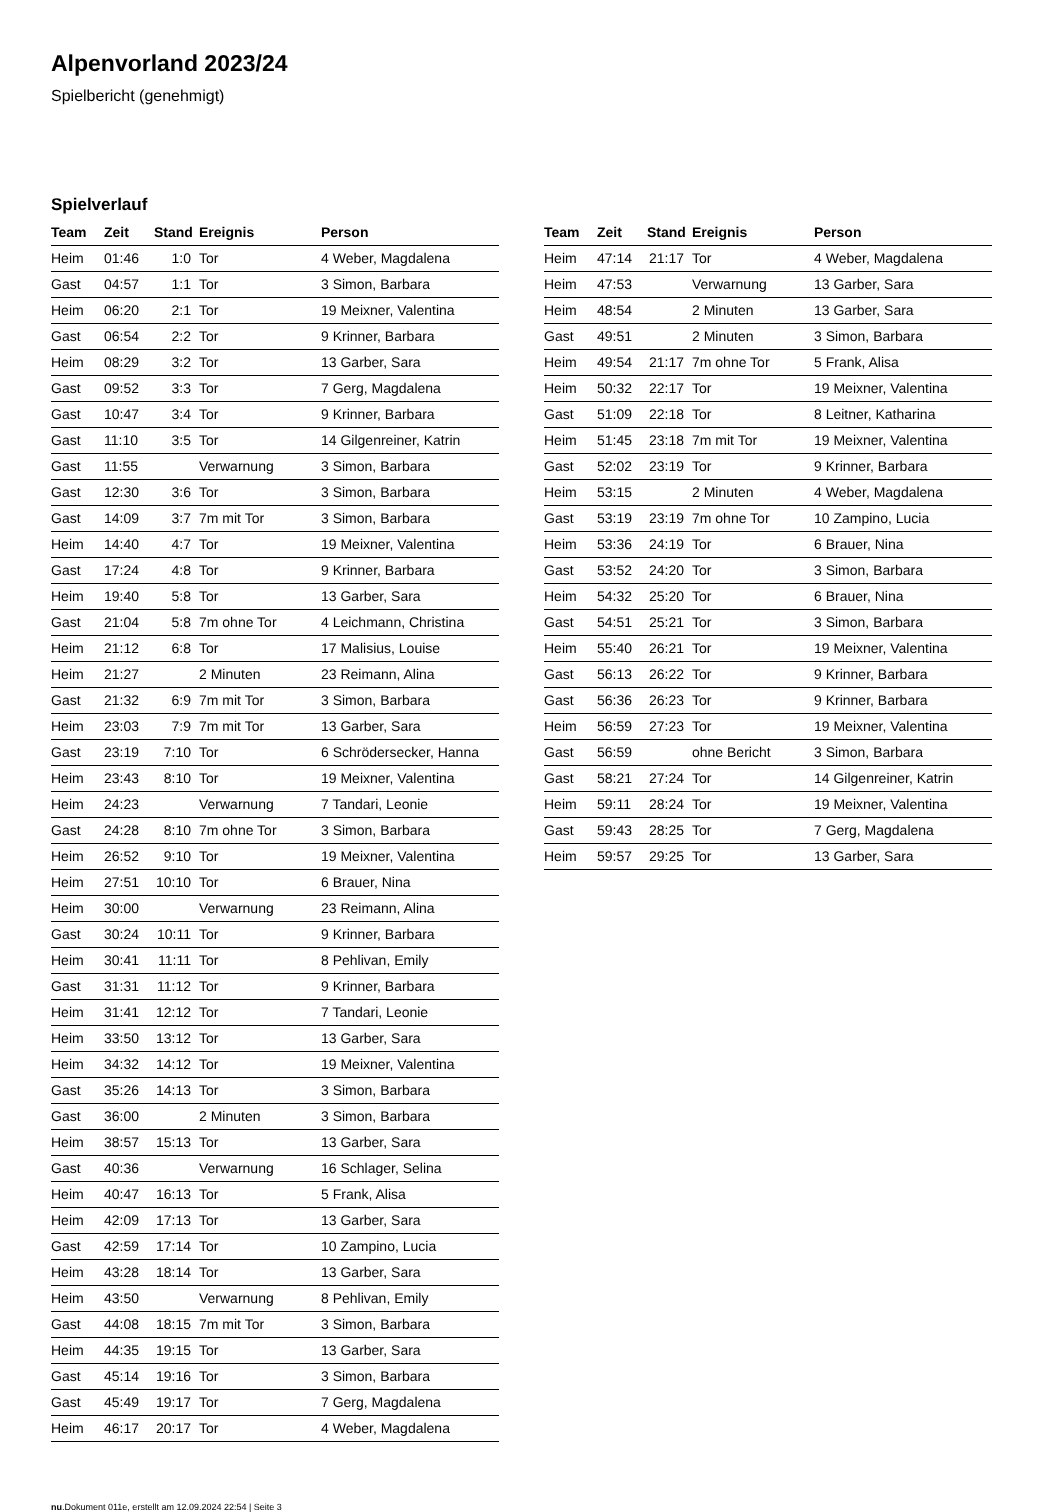Alpenvorland 2023/24
Spielbericht (genehmigt)
Spielverlauf
| Team | Zeit | Stand | Ereignis | Person |
| --- | --- | --- | --- | --- |
| Heim | 01:46 | 1:0 | Tor | 4 Weber, Magdalena |
| Gast | 04:57 | 1:1 | Tor | 3 Simon, Barbara |
| Heim | 06:20 | 2:1 | Tor | 19 Meixner, Valentina |
| Gast | 06:54 | 2:2 | Tor | 9 Krinner, Barbara |
| Heim | 08:29 | 3:2 | Tor | 13 Garber, Sara |
| Gast | 09:52 | 3:3 | Tor | 7 Gerg, Magdalena |
| Gast | 10:47 | 3:4 | Tor | 9 Krinner, Barbara |
| Gast | 11:10 | 3:5 | Tor | 14 Gilgenreiner, Katrin |
| Gast | 11:55 | | Verwarnung | 3 Simon, Barbara |
| Gast | 12:30 | 3:6 | Tor | 3 Simon, Barbara |
| Gast | 14:09 | 3:7 | 7m mit Tor | 3 Simon, Barbara |
| Heim | 14:40 | 4:7 | Tor | 19 Meixner, Valentina |
| Gast | 17:24 | 4:8 | Tor | 9 Krinner, Barbara |
| Heim | 19:40 | 5:8 | Tor | 13 Garber, Sara |
| Gast | 21:04 | 5:8 | 7m ohne Tor | 4 Leichmann, Christina |
| Heim | 21:12 | 6:8 | Tor | 17 Malisius, Louise |
| Heim | 21:27 | | 2 Minuten | 23 Reimann, Alina |
| Gast | 21:32 | 6:9 | 7m mit Tor | 3 Simon, Barbara |
| Heim | 23:03 | 7:9 | 7m mit Tor | 13 Garber, Sara |
| Gast | 23:19 | 7:10 | Tor | 6 Schrödersecker, Hanna |
| Heim | 23:43 | 8:10 | Tor | 19 Meixner, Valentina |
| Heim | 24:23 | | Verwarnung | 7 Tandari, Leonie |
| Gast | 24:28 | 8:10 | 7m ohne Tor | 3 Simon, Barbara |
| Heim | 26:52 | 9:10 | Tor | 19 Meixner, Valentina |
| Heim | 27:51 | 10:10 | Tor | 6 Brauer, Nina |
| Heim | 30:00 | | Verwarnung | 23 Reimann, Alina |
| Gast | 30:24 | 10:11 | Tor | 9 Krinner, Barbara |
| Heim | 30:41 | 11:11 | Tor | 8 Pehlivan, Emily |
| Gast | 31:31 | 11:12 | Tor | 9 Krinner, Barbara |
| Heim | 31:41 | 12:12 | Tor | 7 Tandari, Leonie |
| Heim | 33:50 | 13:12 | Tor | 13 Garber, Sara |
| Heim | 34:32 | 14:12 | Tor | 19 Meixner, Valentina |
| Gast | 35:26 | 14:13 | Tor | 3 Simon, Barbara |
| Gast | 36:00 | | 2 Minuten | 3 Simon, Barbara |
| Heim | 38:57 | 15:13 | Tor | 13 Garber, Sara |
| Gast | 40:36 | | Verwarnung | 16 Schlager, Selina |
| Heim | 40:47 | 16:13 | Tor | 5 Frank, Alisa |
| Heim | 42:09 | 17:13 | Tor | 13 Garber, Sara |
| Gast | 42:59 | 17:14 | Tor | 10 Zampino, Lucia |
| Heim | 43:28 | 18:14 | Tor | 13 Garber, Sara |
| Heim | 43:50 | | Verwarnung | 8 Pehlivan, Emily |
| Gast | 44:08 | 18:15 | 7m mit Tor | 3 Simon, Barbara |
| Heim | 44:35 | 19:15 | Tor | 13 Garber, Sara |
| Gast | 45:14 | 19:16 | Tor | 3 Simon, Barbara |
| Gast | 45:49 | 19:17 | Tor | 7 Gerg, Magdalena |
| Heim | 46:17 | 20:17 | Tor | 4 Weber, Magdalena |
| Team | Zeit | Stand | Ereignis | Person |
| --- | --- | --- | --- | --- |
| Heim | 47:14 | 21:17 | Tor | 4 Weber, Magdalena |
| Heim | 47:53 | | Verwarnung | 13 Garber, Sara |
| Heim | 48:54 | | 2 Minuten | 13 Garber, Sara |
| Gast | 49:51 | | 2 Minuten | 3 Simon, Barbara |
| Heim | 49:54 | 21:17 | 7m ohne Tor | 5 Frank, Alisa |
| Heim | 50:32 | 22:17 | Tor | 19 Meixner, Valentina |
| Gast | 51:09 | 22:18 | Tor | 8 Leitner, Katharina |
| Heim | 51:45 | 23:18 | 7m mit Tor | 19 Meixner, Valentina |
| Gast | 52:02 | 23:19 | Tor | 9 Krinner, Barbara |
| Heim | 53:15 | | 2 Minuten | 4 Weber, Magdalena |
| Gast | 53:19 | 23:19 | 7m ohne Tor | 10 Zampino, Lucia |
| Heim | 53:36 | 24:19 | Tor | 6 Brauer, Nina |
| Gast | 53:52 | 24:20 | Tor | 3 Simon, Barbara |
| Heim | 54:32 | 25:20 | Tor | 6 Brauer, Nina |
| Gast | 54:51 | 25:21 | Tor | 3 Simon, Barbara |
| Heim | 55:40 | 26:21 | Tor | 19 Meixner, Valentina |
| Gast | 56:13 | 26:22 | Tor | 9 Krinner, Barbara |
| Gast | 56:36 | 26:23 | Tor | 9 Krinner, Barbara |
| Heim | 56:59 | 27:23 | Tor | 19 Meixner, Valentina |
| Gast | 56:59 | | ohne Bericht | 3 Simon, Barbara |
| Gast | 58:21 | 27:24 | Tor | 14 Gilgenreiner, Katrin |
| Heim | 59:11 | 28:24 | Tor | 19 Meixner, Valentina |
| Gast | 59:43 | 28:25 | Tor | 7 Gerg, Magdalena |
| Heim | 59:57 | 29:25 | Tor | 13 Garber, Sara |
nu.Dokument 011e, erstellt am 12.09.2024 22:54 | Seite 3